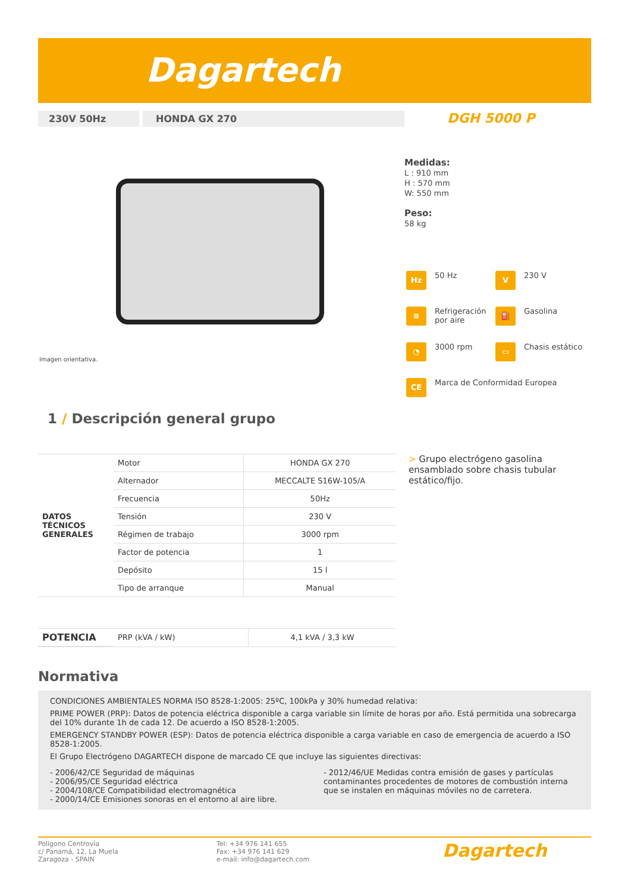Dagartech
230V 50Hz HONDA GX 270 DGH 5000 P
Imagen orientativa.
Medidas:
L : 910 mm
H : 570 mm
W: 550 mm
Peso:
58 kg
Hz 50 Hz
V 230 V
≋ Refrigeración por aire
⛽ Gasolina
◔ 3000 rpm
▭ Chasis estático
CE Marca de Conformidad Europea
1 / Descripción general grupo
| DATOS TÉCNICOS GENERALES | Motor | HONDA GX 270 |
| | Alternador | MECCALTE S16W-105/A |
| | Frecuencia | 50Hz |
| | Tensión | 230 V |
| | Régimen de trabajo | 3000 rpm |
| | Factor de potencia | 1 |
| | Depósito | 15 l |
| | Tipo de arranque | Manual |
| POTENCIA | PRP (kVA / kW) | 4,1 kVA / 3,3 kW |
> Grupo electrógeno gasolina ensamblado sobre chasis tubular estático/fijo.
Normativa
CONDICIONES AMBIENTALES NORMA ISO 8528-1:2005: 25ºC, 100kPa y 30% humedad relativa:
PRIME POWER (PRP): Datos de potencia eléctrica disponible a carga variable sin límite de horas por año. Está permitida una sobrecarga del 10% durante 1h de cada 12. De acuerdo a ISO 8528-1:2005.
EMERGENCY STANDBY POWER (ESP): Datos de potencia eléctrica disponible a carga variable en caso de emergencia de acuerdo a ISO 8528-1:2005.
El Grupo Electrógeno DAGARTECH dispone de marcado CE que incluye las siguientes directivas:
- 2006/42/CE Seguridad de máquinas
- 2006/95/CE Seguridad eléctrica
- 2004/108/CE Compatibilidad electromagnética
- 2000/14/CE Emisiones sonoras en el entorno al aire libre.
- 2012/46/UE Medidas contra emisión de gases y partículas contaminantes procedentes de motores de combustión interna que se instalen en máquinas móviles no de carretera.
Polígono Centrovía
c/ Panamá, 12, La Muela
Zaragoza - SPAIN
Tel: +34 976 141 655
Fax: +34 976 141 629
e-mail: info@dagartech.com
Dagartech